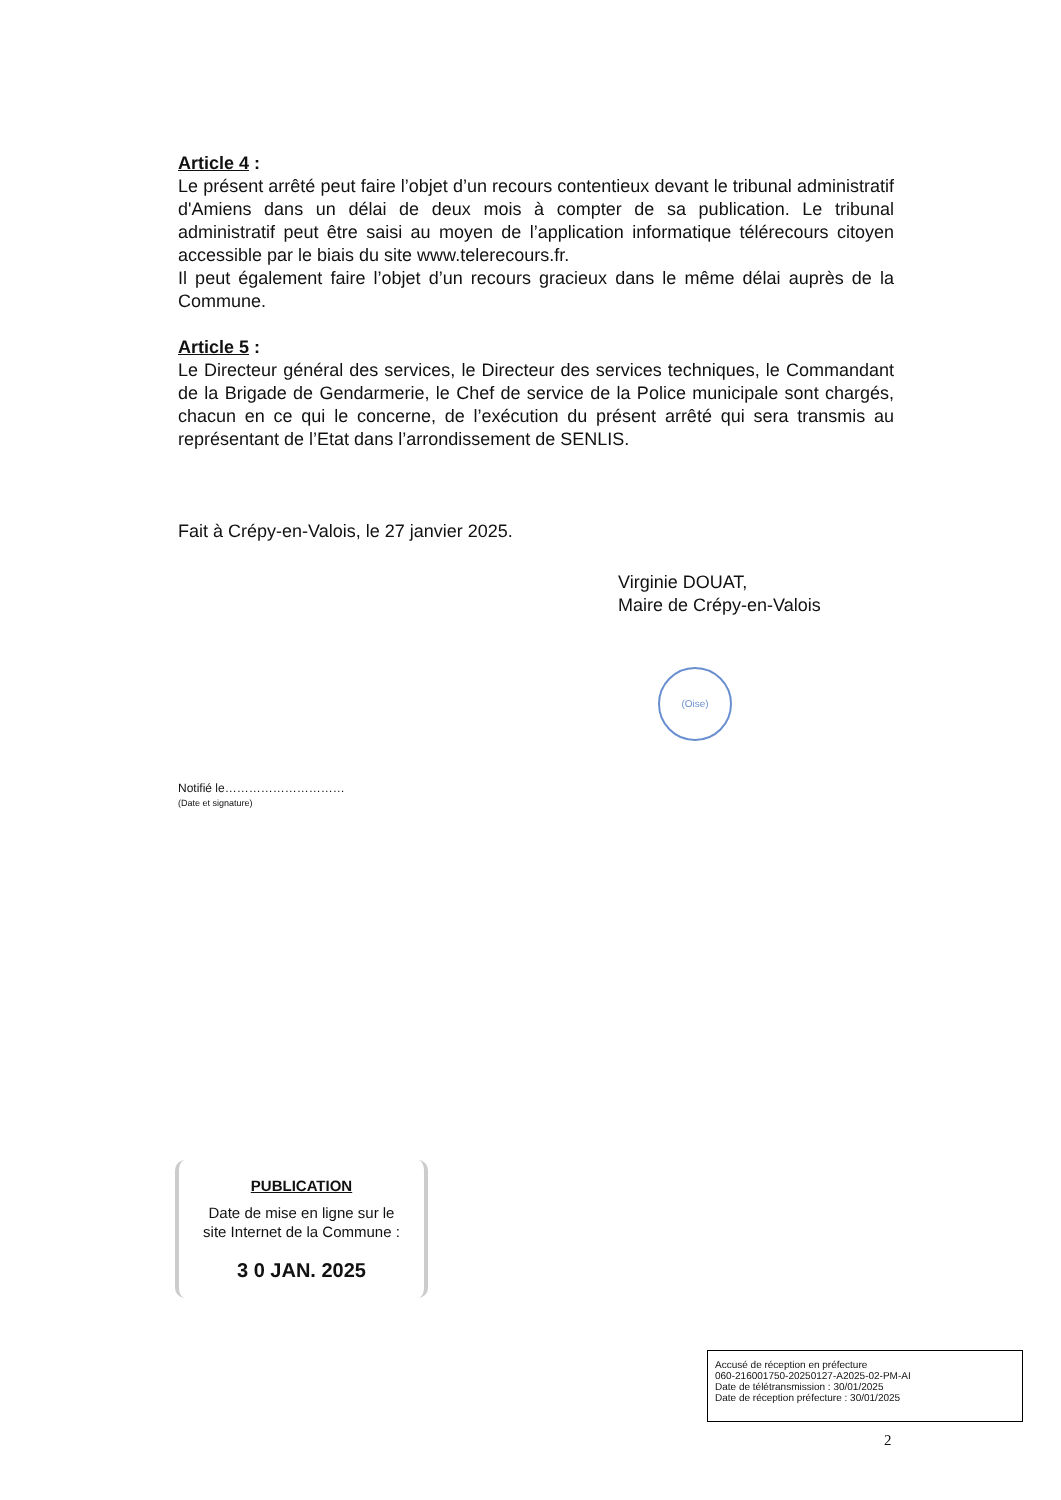Article 4 :
Le présent arrêté peut faire l’objet d’un recours contentieux devant le tribunal administratif d'Amiens dans un délai de deux mois à compter de sa publication. Le tribunal administratif peut être saisi au moyen de l’application informatique télérecours citoyen accessible par le biais du site www.telerecours.fr.
Il peut également faire l’objet d’un recours gracieux dans le même délai auprès de la Commune.
Article 5 :
Le Directeur général des services, le Directeur des services techniques, le Commandant de la Brigade de Gendarmerie, le Chef de service de la Police municipale sont chargés, chacun en ce qui le concerne, de l’exécution du présent arrêté qui sera transmis au représentant de l’Etat dans l’arrondissement de SENLIS.
Fait à Crépy-en-Valois, le 27 janvier 2025.
Virginie DOUAT,
Maire de Crépy-en-Valois
(Oise)
Notifié le…………………………
(Date et signature)
PUBLICATION
Date de mise en ligne sur le
site Internet de la Commune :
3 0 JAN. 2025
Accusé de réception en préfecture
060-216001750-20250127-A2025-02-PM-AI
Date de télétransmission : 30/01/2025
Date de réception préfecture : 30/01/2025
2